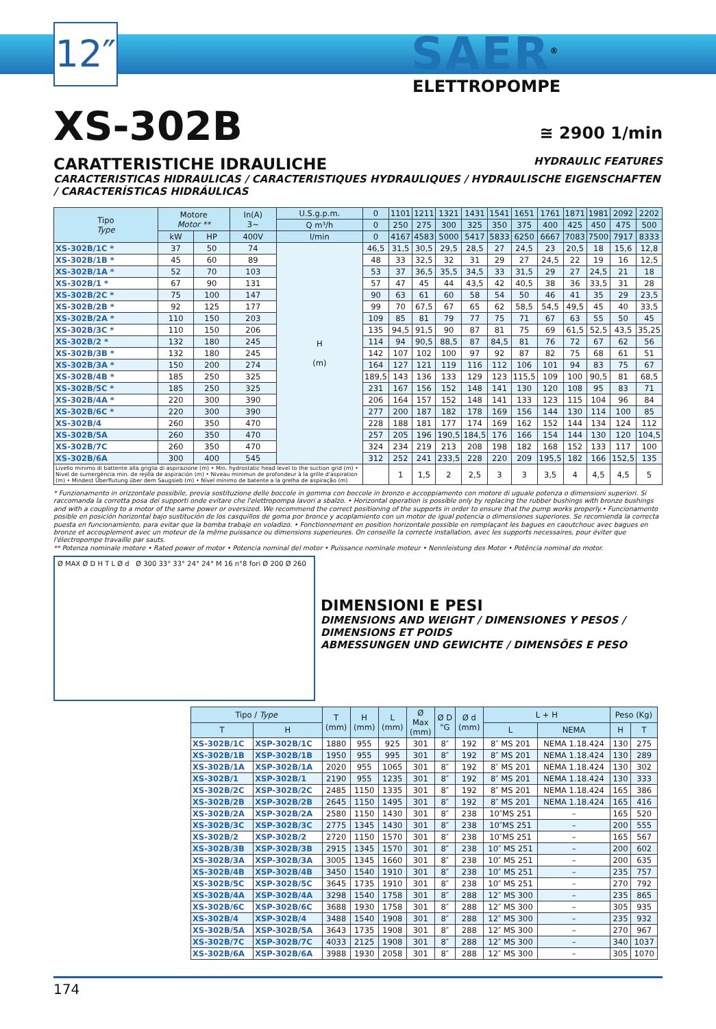12″
SAER<sup>®</sup>
ELETTROPOMPE
≅ 2900 1/min
XS-302B
CARATTERISTICHE IDRAULICHE HYDRAULIC FEATURES
CARACTERISTICAS HIDRAULICAS / CARACTERISTIQUES HYDRAULIQUES / HYDRAULISCHE EIGENSCHAFTEN / CARACTERÍSTICAS HIDRÁULICAS
| Tipo Type | Motore Motor ** | | In(A) 3~ | U.S.g.p.m. | 0 | 1101 | 1211 | 1321 | 1431 | 1541 | 1651 | 1761 | 1871 | 1981 | 2092 | 2202 |
| --- | --- | --- | --- | --- | --- | --- | --- | --- | --- | --- | --- | --- | --- | --- | --- | --- |
| | | | | Q m³/h | 0 | 250 | 275 | 300 | 325 | 350 | 375 | 400 | 425 | 450 | 475 | 500 |
| | kW | HP | 400V | l/min | 0 | 4167 | 4583 | 5000 | 5417 | 5833 | 6250 | 6667 | 7083 | 7500 | 7917 | 8333 |
| XS-302B/1C * | 37 | 50 | 74 | H (m) | 46,5 | 31,5 | 30,5 | 29,5 | 28,5 | 27 | 24,5 | 23 | 20,5 | 18 | 15,6 | 12,8 |
| XS-302B/1B * | 45 | 60 | 89 | | 48 | 33 | 32,5 | 32 | 31 | 29 | 27 | 24,5 | 22 | 19 | 16 | 12,5 |
| XS-302B/1A * | 52 | 70 | 103 | | 53 | 37 | 36,5 | 35,5 | 34,5 | 33 | 31,5 | 29 | 27 | 24,5 | 21 | 18 |
| XS-302B/1 * | 67 | 90 | 131 | | 57 | 47 | 45 | 44 | 43,5 | 42 | 40,5 | 38 | 36 | 33,5 | 31 | 28 |
| XS-302B/2C * | 75 | 100 | 147 | | 90 | 63 | 61 | 60 | 58 | 54 | 50 | 46 | 41 | 35 | 29 | 23,5 |
| XS-302B/2B * | 92 | 125 | 177 | | 99 | 70 | 67,5 | 67 | 65 | 62 | 58,5 | 54,5 | 49,5 | 45 | 40 | 33,5 |
| XS-302B/2A * | 110 | 150 | 203 | | 109 | 85 | 81 | 79 | 77 | 75 | 71 | 67 | 63 | 55 | 50 | 45 |
| XS-302B/3C * | 110 | 150 | 206 | | 135 | 94,5 | 91,5 | 90 | 87 | 81 | 75 | 69 | 61,5 | 52,5 | 43,5 | 35,25 |
| XS-302B/2 * | 132 | 180 | 245 | | 114 | 94 | 90,5 | 88,5 | 87 | 84,5 | 81 | 76 | 72 | 67 | 62 | 56 |
| XS-302B/3B * | 132 | 180 | 245 | | 142 | 107 | 102 | 100 | 97 | 92 | 87 | 82 | 75 | 68 | 61 | 51 |
| XS-302B/3A * | 150 | 200 | 274 | | 164 | 127 | 121 | 119 | 116 | 112 | 106 | 101 | 94 | 83 | 75 | 67 |
| XS-302B/4B * | 185 | 250 | 325 | | 189,5 | 143 | 136 | 133 | 129 | 123 | 115,5 | 109 | 100 | 90,5 | 81 | 68,5 |
| XS-302B/5C * | 185 | 250 | 325 | | 231 | 167 | 156 | 152 | 148 | 141 | 130 | 120 | 108 | 95 | 83 | 71 |
| XS-302B/4A * | 220 | 300 | 390 | | 206 | 164 | 157 | 152 | 148 | 141 | 133 | 123 | 115 | 104 | 96 | 84 |
| XS-302B/6C * | 220 | 300 | 390 | | 277 | 200 | 187 | 182 | 178 | 169 | 156 | 144 | 130 | 114 | 100 | 85 |
| XS-302B/4 | 260 | 350 | 470 | | 228 | 188 | 181 | 177 | 174 | 169 | 162 | 152 | 144 | 134 | 124 | 112 |
| XS-302B/5A | 260 | 350 | 470 | | 257 | 205 | 196 | 190,5 | 184,5 | 176 | 166 | 154 | 144 | 130 | 120 | 104,5 |
| XS-302B/7C | 260 | 350 | 470 | | 324 | 234 | 219 | 213 | 208 | 198 | 182 | 168 | 152 | 133 | 117 | 100 |
| XS-302B/6A | 300 | 400 | 545 | | 312 | 252 | 241 | 233,5 | 228 | 220 | 209 | 195,5 | 182 | 166 | 152,5 | 135 |
| Livello minimo di battente alla griglia di aspirazione (m) • Min. hydrostatic head level to the suction grid (m) • Nivel de sumergéncia min. de rejilla de aspiración (m) • Niveau minimun de profondeur à la grille d'aspiration (m) • Mindest Überflutung über dem Saugsieb (m) • Nível mínimo de batente a la grelha de aspiração (m) | | | | | | 1 | 1,5 | 2 | 2,5 | 3 | 3 | 3,5 | 4 | 4,5 | 4,5 | 5 |
* Funzionamento in orizzontale possibile, previa sostituzione delle boccole in gomma con boccole in bronzo e accoppiamento con motore di uguale potenza o dimensioni superiori. Si raccomanda la corretta posa dei supporti onde evitare che l'elettropompa lavori a sbalzo. • Horizontal operation is possible only by replacing the rubber bushings with bronze bushings and with a coupling to a motor of the same power or oversized. We recommend the correct positioning of the supports in order to ensure that the pump works properly.• Funcionamento posible en posición horizontal bajo sustitución de los casquillos de goma por bronce y acoplamiento con un motor de igual potencia o dimensiones superiores. Se recomienda la correcta puesta en funcionamiento, para evitar que la bomba trabaje en voladizo. • Fonctionnement en position horizontale possible en remplaçant les bagues en caoutchouc avec bagues en bronze et accouplement avec un moteur de la même puissance ou dimensions superieures. On conseille la correcte installation, avec les supports necessaires, pour éviter que l'électropompe travaille par sauts.
** Potenza nominale motore • Rated power of motor • Potencia nominal del motor • Puissance nominale moteur • Nennleistung des Motor • Potência nominal do motor.
Ø MAX Ø D H T L Ø d Ø 300 33° 33° 24° 24° M 16 n°8 fori Ø 200 Ø 260
DIMENSIONI E PESI
DIMENSIONS AND WEIGHT / DIMENSIONES Y PESOS / DIMENSIONS ET POIDS
ABMESSUNGEN UND GEWICHTE / DIMENSÕES E PESO
| Tipo / Type | | T (mm) | H (mm) | L (mm) | Ø Max (mm) | Ø D "G | Ø d (mm) | L + H | | Peso (Kg) | |
| --- | --- | --- | --- | --- | --- | --- | --- | --- | --- | --- | --- |
| T | H | | | | | | | L | NEMA | H | T |
| XS-302B/1C | XSP-302B/1C | 1880 | 955 | 925 | 301 | 8″ | 192 | 8″ MS 201 | NEMA 1.18.424 | 130 | 275 |
| XS-302B/1B | XSP-302B/1B | 1950 | 955 | 995 | 301 | 8″ | 192 | 8″ MS 201 | NEMA 1.18.424 | 130 | 289 |
| XS-302B/1A | XSP-302B/1A | 2020 | 955 | 1065 | 301 | 8″ | 192 | 8″ MS 201 | NEMA 1.18.424 | 130 | 302 |
| XS-302B/1 | XSP-302B/1 | 2190 | 955 | 1235 | 301 | 8″ | 192 | 8″ MS 201 | NEMA 1.18.424 | 130 | 333 |
| XS-302B/2C | XSP-302B/2C | 2485 | 1150 | 1335 | 301 | 8″ | 192 | 8″ MS 201 | NEMA 1.18.424 | 165 | 386 |
| XS-302B/2B | XSP-302B/2B | 2645 | 1150 | 1495 | 301 | 8″ | 192 | 8″ MS 201 | NEMA 1.18.424 | 165 | 416 |
| XS-302B/2A | XSP-302B/2A | 2580 | 1150 | 1430 | 301 | 8″ | 238 | 10″MS 251 | – | 165 | 520 |
| XS-302B/3C | XSP-302B/3C | 2775 | 1345 | 1430 | 301 | 8″ | 238 | 10″MS 251 | – | 200 | 555 |
| XS-302B/2 | XSP-302B/2 | 2720 | 1150 | 1570 | 301 | 8″ | 238 | 10″MS 251 | – | 165 | 567 |
| XS-302B/3B | XSP-302B/3B | 2915 | 1345 | 1570 | 301 | 8″ | 238 | 10″ MS 251 | – | 200 | 602 |
| XS-302B/3A | XSP-302B/3A | 3005 | 1345 | 1660 | 301 | 8″ | 238 | 10″ MS 251 | – | 200 | 635 |
| XS-302B/4B | XSP-302B/4B | 3450 | 1540 | 1910 | 301 | 8″ | 238 | 10″ MS 251 | – | 235 | 757 |
| XS-302B/5C | XSP-302B/5C | 3645 | 1735 | 1910 | 301 | 8″ | 238 | 10″ MS 251 | – | 270 | 792 |
| XS-302B/4A | XSP-302B/4A | 3298 | 1540 | 1758 | 301 | 8″ | 288 | 12″ MS 300 | – | 235 | 865 |
| XS-302B/6C | XSP-302B/6C | 3688 | 1930 | 1758 | 301 | 8″ | 288 | 12″ MS 300 | – | 305 | 935 |
| XS-302B/4 | XSP-302B/4 | 3488 | 1540 | 1908 | 301 | 8″ | 288 | 12″ MS 300 | – | 235 | 932 |
| XS-302B/5A | XSP-302B/5A | 3643 | 1735 | 1908 | 301 | 8″ | 288 | 12″ MS 300 | – | 270 | 967 |
| XS-302B/7C | XSP-302B/7C | 4033 | 2125 | 1908 | 301 | 8″ | 288 | 12″ MS 300 | – | 340 | 1037 |
| XS-302B/6A | XSP-302B/6A | 3988 | 1930 | 2058 | 301 | 8″ | 288 | 12″ MS 300 | – | 305 | 1070 |
174